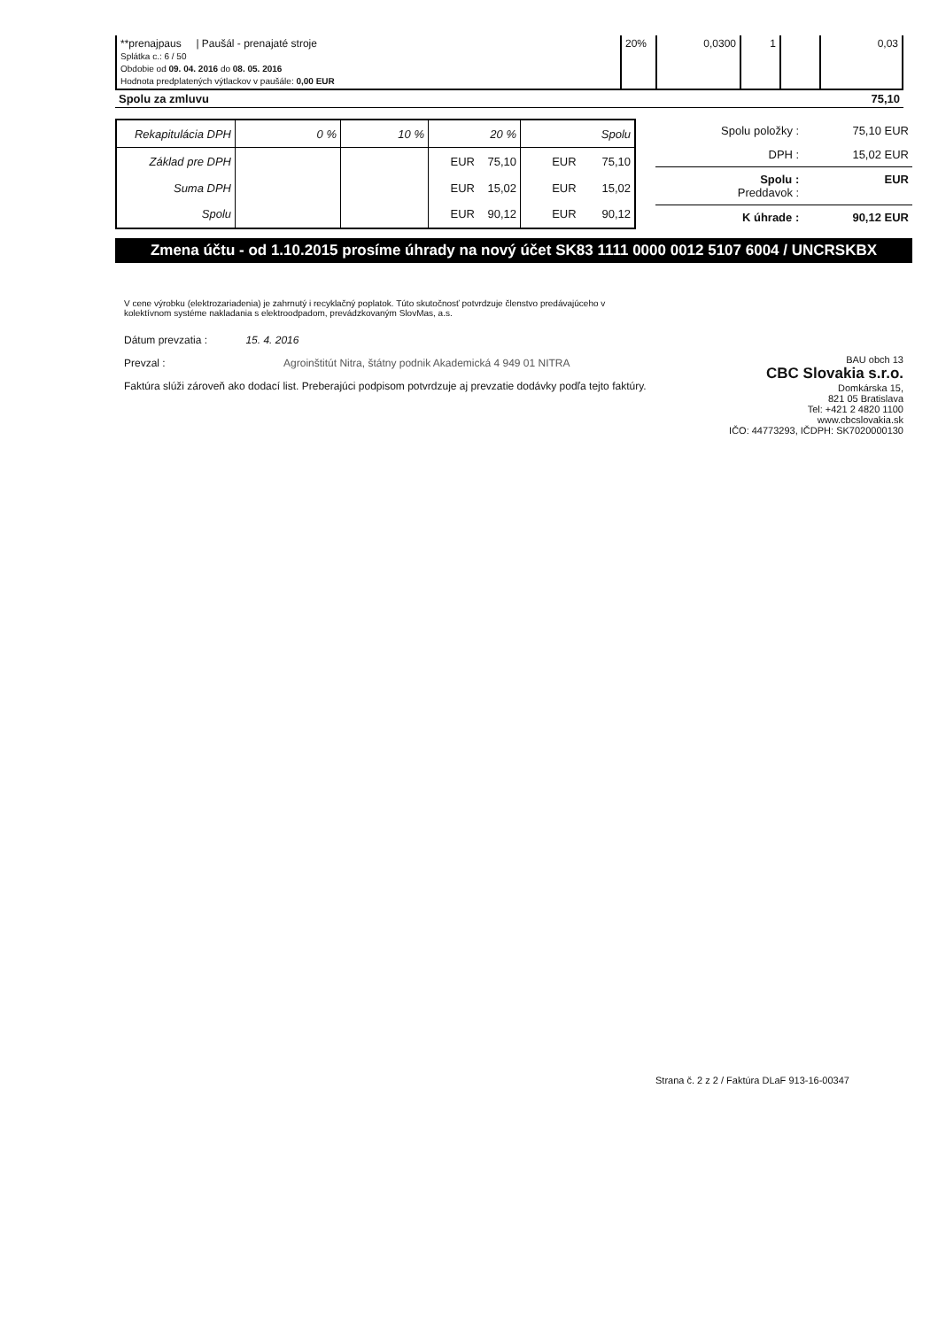| **prenajpaus / Paušál - prenajaté stroje Splátka c.: 6 / 50 Obdobie od 09. 04. 2016 do 08. 05. 2016 Hodnota predplatených výtlackov v paušále: 0,00 EUR | 20% | 0,0300 | 1 | | 0,03 |
Spolu za zmluvu 75,10
| Rekapitulácia DPH | 0 % | 10 % | 20 % | Spolu |
| --- | --- | --- | --- | --- |
| Základ pre DPH | | | EUR 75,10 | EUR 75,10 |
| Suma DPH | | | EUR 15,02 | EUR 15,02 |
| Spolu | | | EUR 90,12 | EUR 90,12 |
| Spolu položky : | 75,10 EUR |
| DPH : | 15,02 EUR |
| Spolu : Preddavok : | EUR |
| K úhrade : | 90,12 EUR |
Zmena účtu - od 1.10.2015 prosíme úhrady na nový účet SK83 1111 0000 0012 5107 6004 / UNCRSKBX
V cene výrobku (elektrozariadenia) je zahrnutý i recyklačný poplatok. Túto skutočnosť potvrdzuje členstvo predávajúceho v kolektívnom systéme nakladania s elektroodpadom, prevádzkovaným SlovMas, a.s.
Dátum prevzatia : 15. 4. 2016
Prevzal : Agroinštitút Nitra, štátny podnik Akademická 4 949 01 NITRA
Faktúra slúži zároveň ako dodací list. Preberajúci podpisom potvrdzuje aj prevzatie dodávky podľa tejto faktúry.
BAU obch 13
CBC Slovakia s.r.o.
Domkárska 15,
821 05 Bratislava
Tel: +421 2 4820 1100
www.cbcslovakia.sk
IČO: 44773293, IČDPH: SK7020000130
Strana č. 2 z 2 / Faktúra DLaF 913-16-00347